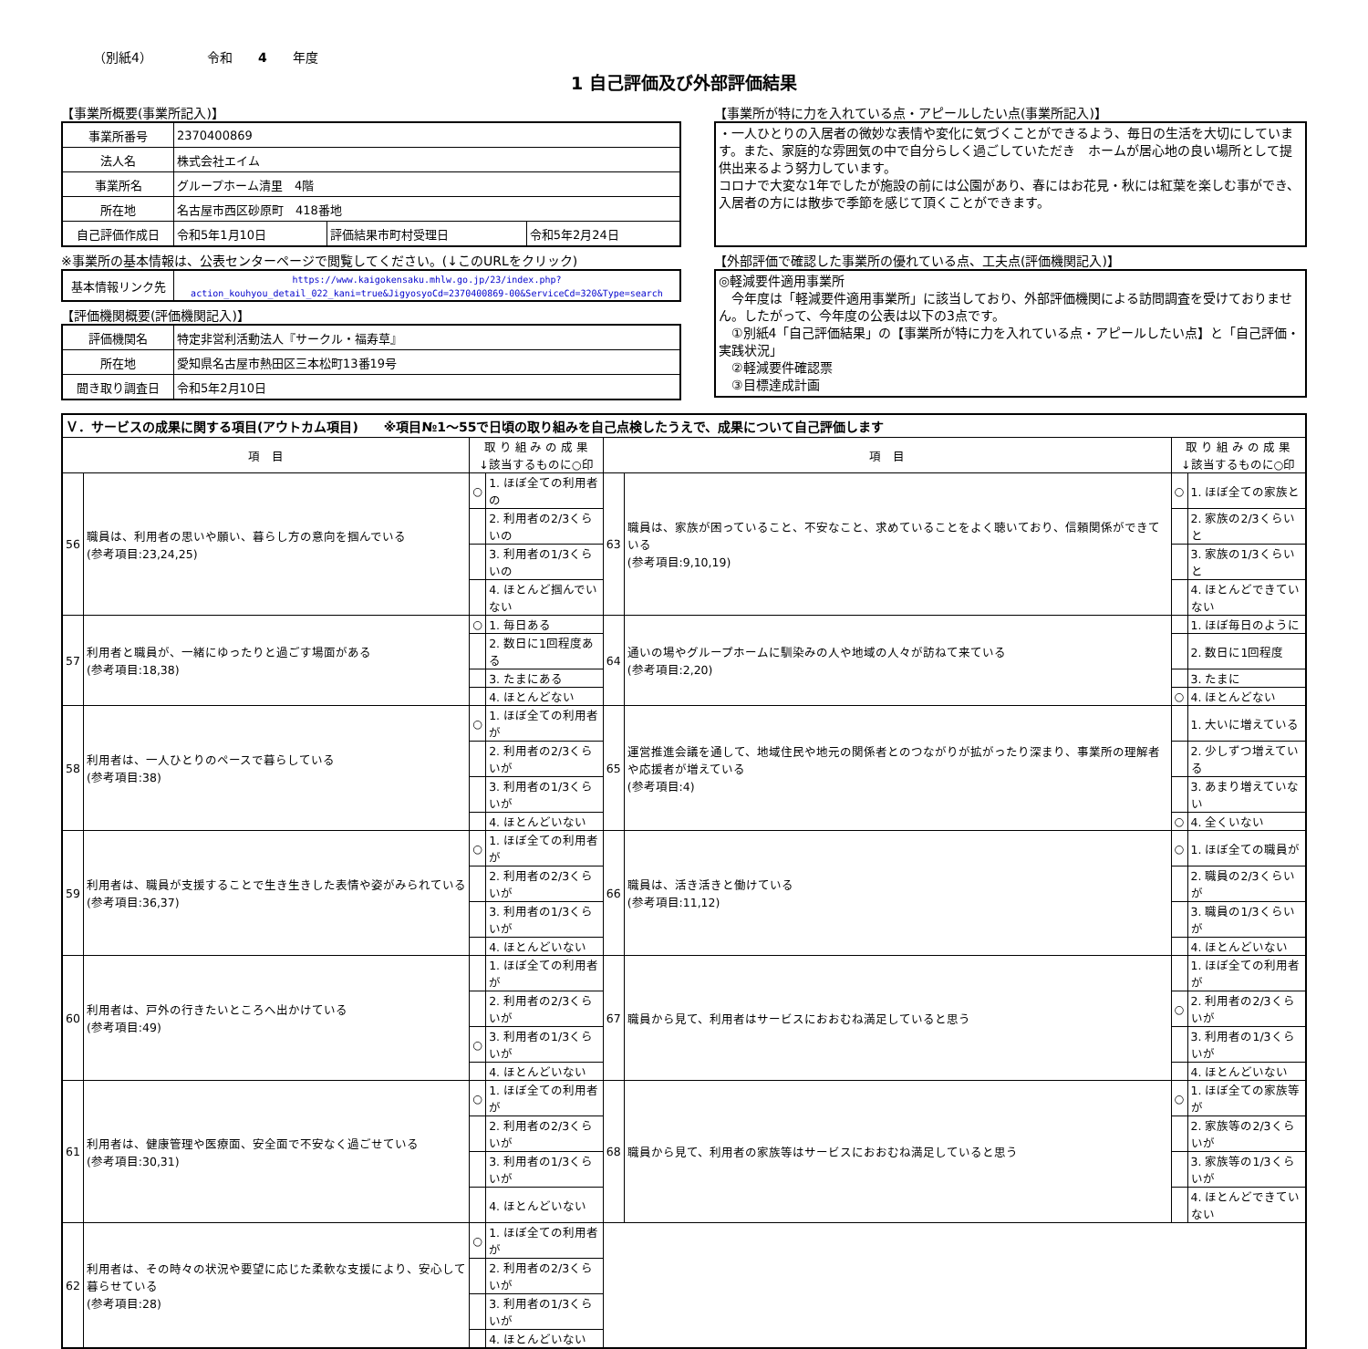（別紙4） 令和　　4　　年度
1 自己評価及び外部評価結果
【事業所概要(事業所記入)】
| 事業所番号 | 2370400869 | | |
| 法人名 | 株式会社エイム | | |
| 事業所名 | グループホーム清里 4階 | | |
| 所在地 | 名古屋市西区砂原町 418番地 | | |
| 自己評価作成日 | 令和5年1月10日 | 評価結果市町村受理日 | 令和5年2月24日 |
※事業所の基本情報は、公表センターページで閲覧してください。(↓このURLをクリック)
| 基本情報リンク先 | https://www.kaigokensaku.mhlw.go.jp/23/index.php?action_kouhyou_detail_022_kani=true&JigyosyoCd=2370400869-00&ServiceCd=320&Type=search |
【評価機関概要(評価機関記入)】
| 評価機関名 | 特定非営利活動法人『サークル・福寿草』 |
| 所在地 | 愛知県名古屋市熱田区三本松町13番19号 |
| 聞き取り調査日 | 令和5年2月10日 |
【事業所が特に力を入れている点・アピールしたい点(事業所記入)】
・一人ひとりの入居者の微妙な表情や変化に気づくことができるよう、毎日の生活を大切にしています。また、家庭的な雰囲気の中で自分らしく過ごしていただき　ホームが居心地の良い場所として提供出来るよう努力しています。
コロナで大変な1年でしたが施設の前には公園があり、春にはお花見・秋には紅葉を楽しむ事ができ、入居者の方には散歩で季節を感じて頂くことができます。
【外部評価で確認した事業所の優れている点、工夫点(評価機関記入)】
◎軽減要件適用事業所
　今年度は「軽減要件適用事業所」に該当しており、外部評価機関による訪問調査を受けておりません。したがって、今年度の公表は以下の3点です。
　①別紙4「自己評価結果」の【事業所が特に力を入れている点・アピールしたい点】と「自己評価・実践状況」
　②軽減要件確認票
　③目標達成計画
| Ｖ．サービスの成果に関する項目(アウトカム項目) ※項目№1～55で日頃の取り組みを自己点検したうえで、成果について自己評価します | | | | | | | |
| 項 目 | | 取 り 組 み の 成 果 ↓該当するものに○印 | | 項 目 | | 取 り 組 み の 成 果 ↓該当するものに○印 | |
| 56 | 職員は、利用者の思いや願い、暮らし方の意向を掴んでいる (参考項目:23,24,25) | ○ | 1. ほぼ全ての利用者の | 63 | 職員は、家族が困っていること、不安なこと、求めていることをよく聴いており、信頼関係ができている (参考項目:9,10,19) | ○ | 1. ほぼ全ての家族と |
| | | | 2. 利用者の2/3くらいの | | | | 2. 家族の2/3くらいと |
| | | | 3. 利用者の1/3くらいの | | | | 3. 家族の1/3くらいと |
| | | | 4. ほとんど掴んでいない | | | | 4. ほとんどできていない |
| 57 | 利用者と職員が、一緒にゆったりと過ごす場面がある (参考項目:18,38) | ○ | 1. 毎日ある | 64 | 通いの場やグループホームに馴染みの人や地域の人々が訪ねて来ている (参考項目:2,20) | | 1. ほぼ毎日のように |
| | | | 2. 数日に1回程度ある | | | | 2. 数日に1回程度 |
| | | | 3. たまにある | | | | 3. たまに |
| | | | 4. ほとんどない | | | ○ | 4. ほとんどない |
| 58 | 利用者は、一人ひとりのペースで暮らしている (参考項目:38) | ○ | 1. ほぼ全ての利用者が | 65 | 運営推進会議を通して、地域住民や地元の関係者とのつながりが拡がったり深まり、事業所の理解者や応援者が増えている (参考項目:4) | | 1. 大いに増えている |
| | | | 2. 利用者の2/3くらいが | | | | 2. 少しずつ増えている |
| | | | 3. 利用者の1/3くらいが | | | | 3. あまり増えていない |
| | | | 4. ほとんどいない | | | ○ | 4. 全くいない |
| 59 | 利用者は、職員が支援することで生き生きした表情や姿がみられている (参考項目:36,37) | ○ | 1. ほぼ全ての利用者が | 66 | 職員は、活き活きと働けている (参考項目:11,12) | ○ | 1. ほぼ全ての職員が |
| | | | 2. 利用者の2/3くらいが | | | | 2. 職員の2/3くらいが |
| | | | 3. 利用者の1/3くらいが | | | | 3. 職員の1/3くらいが |
| | | | 4. ほとんどいない | | | | 4. ほとんどいない |
| 60 | 利用者は、戸外の行きたいところへ出かけている (参考項目:49) | | 1. ほぼ全ての利用者が | 67 | 職員から見て、利用者はサービスにおおむね満足していると思う | | 1. ほぼ全ての利用者が |
| | | | 2. 利用者の2/3くらいが | | | ○ | 2. 利用者の2/3くらいが |
| | | ○ | 3. 利用者の1/3くらいが | | | | 3. 利用者の1/3くらいが |
| | | | 4. ほとんどいない | | | | 4. ほとんどいない |
| 61 | 利用者は、健康管理や医療面、安全面で不安なく過ごせている (参考項目:30,31) | ○ | 1. ほぼ全ての利用者が | 68 | 職員から見て、利用者の家族等はサービスにおおむね満足していると思う | ○ | 1. ほぼ全ての家族等が |
| | | | 2. 利用者の2/3くらいが | | | | 2. 家族等の2/3くらいが |
| | | | 3. 利用者の1/3くらいが | | | | 3. 家族等の1/3くらいが |
| | | | 4. ほとんどいない | | | | 4. ほとんどできていない |
| 62 | 利用者は、その時々の状況や要望に応じた柔軟な支援により、安心して暮らせている (参考項目:28) | ○ | 1. ほぼ全ての利用者が | | | | |
| | | | 2. 利用者の2/3くらいが | | | | |
| | | | 3. 利用者の1/3くらいが | | | | |
| | | | 4. ほとんどいない | | | | |